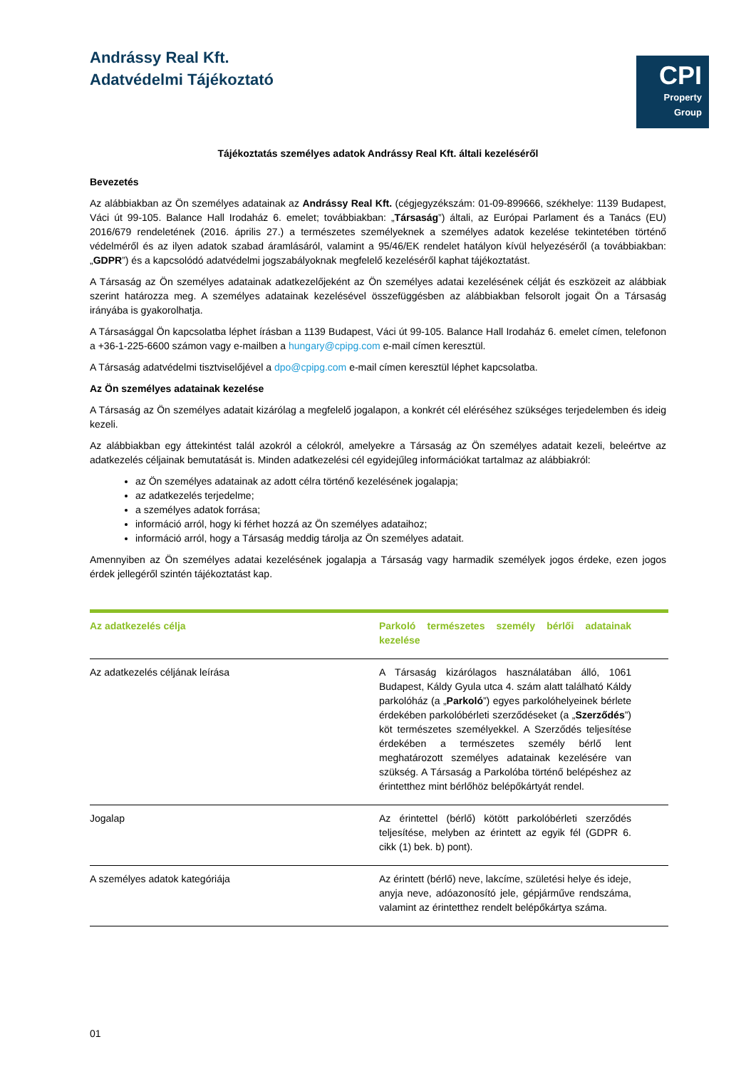Andrássy Real Kft.
Adatvédelmi Tájékoztató
CPI
Property
Group
Tájékoztatás személyes adatok Andrássy Real Kft. általi kezeléséről
Bevezetés
Az alábbiakban az Ön személyes adatainak az Andrássy Real Kft. (cégjegyzékszám: 01-09-899666, székhelye: 1139 Budapest, Váci út 99-105. Balance Hall Irodaház 6. emelet; továbbiakban: „Társaság”) általi, az Európai Parlament és a Tanács (EU) 2016/679 rendeletének (2016. április 27.) a természetes személyeknek a személyes adatok kezelése tekintetében történő védelméről és az ilyen adatok szabad áramlásáról, valamint a 95/46/EK rendelet hatályon kívül helyezéséről (a továbbiakban: „GDPR”) és a kapcsolódó adatvédelmi jogszabályoknak megfelelő kezeléséről kaphat tájékoztatást.
A Társaság az Ön személyes adatainak adatkezelőjeként az Ön személyes adatai kezelésének célját és eszközeit az alábbiak szerint határozza meg. A személyes adatainak kezelésével összefüggésben az alábbiakban felsorolt jogait Ön a Társaság irányába is gyakorolhatja.
A Társasággal Ön kapcsolatba léphet írásban a 1139 Budapest, Váci út 99-105. Balance Hall Irodaház 6. emelet címen, telefonon a +36-1-225-6600 számon vagy e-mailben a hungary@cpipg.com e-mail címen keresztül.
A Társaság adatvédelmi tisztviselőjével a dpo@cpipg.com e-mail címen keresztül léphet kapcsolatba.
Az Ön személyes adatainak kezelése
A Társaság az Ön személyes adatait kizárólag a megfelelő jogalapon, a konkrét cél eléréséhez szükséges terjedelemben és ideig kezeli.
Az alábbiakban egy áttekintést talál azokról a célokról, amelyekre a Társaság az Ön személyes adatait kezeli, beleértve az adatkezelés céljainak bemutatását is. Minden adatkezelési cél egyidejűleg információkat tartalmaz az alábbiakról:
az Ön személyes adatainak az adott célra történő kezelésének jogalapja;
az adatkezelés terjedelme;
a személyes adatok forrása;
információ arról, hogy ki férhet hozzá az Ön személyes adataihoz;
információ arról, hogy a Társaság meddig tárolja az Ön személyes adatait.
Amennyiben az Ön személyes adatai kezelésének jogalapja a Társaság vagy harmadik személyek jogos érdeke, ezen jogos érdek jellegéről szintén tájékoztatást kap.
| Az adatkezelés célja | Parkoló természetes személy bérlői adatainak kezelése |
| --- | --- |
| Az adatkezelés céljának leírása | A Társaság kizárólagos használatában álló, 1061 Budapest, Káldy Gyula utca 4. szám alatt található Káldy parkolóház (a „ Parkoló ”) egyes parkolóhelyeinek bérlete érdekében parkolóbérleti szerződéseket (a „ Szerződés ”) köt természetes személyekkel. A Szerződés teljesítése érdekében a természetes személy bérlő lent meghatározott személyes adatainak kezelésére van szükség. A Társaság a Parkolóba történő belépéshez az érintetthez mint bérlőhöz belépőkártyát rendel. |
| Jogalap | Az érintettel (bérlő) kötött parkolóbérleti szerződés teljesítése, melyben az érintett az egyik fél (GDPR 6. cikk (1) bek. b) pont). |
| A személyes adatok kategóriája | Az érintett (bérlő) neve, lakcíme, születési helye és ideje, anyja neve, adóazonosító jele, gépjárműve rendszáma, valamint az érintetthez rendelt belépőkártya száma. |
01